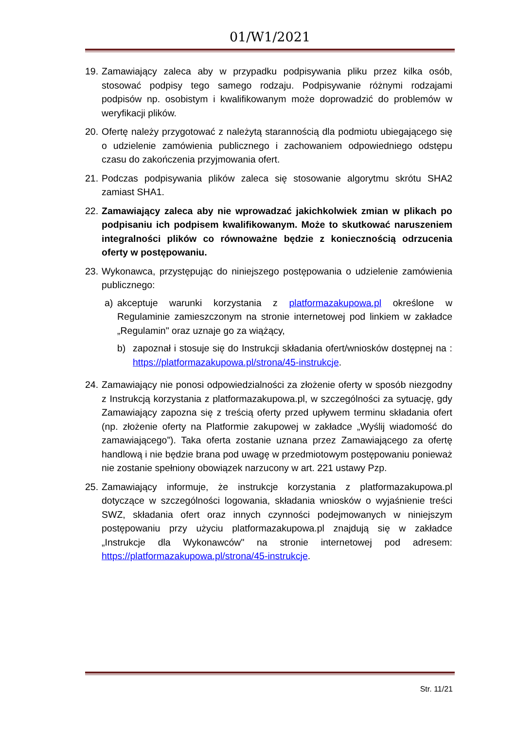01/W1/2021
19.
Zamawiający zaleca aby w przypadku podpisywania pliku przez kilka osób, stosować podpisy tego samego rodzaju. Podpisywanie różnymi rodzajami podpisów np. osobistym i kwalifikowanym może doprowadzić do problemów w weryfikacji plików.
20.
Ofertę należy przygotować z należytą starannością dla podmiotu ubiegającego się o udzielenie zamówienia publicznego i zachowaniem odpowiedniego odstępu czasu do zakończenia przyjmowania ofert.
21.
Podczas podpisywania plików zaleca się stosowanie algorytmu skrótu SHA2 zamiast SHA1.
22.
Zamawiający zaleca aby nie wprowadzać jakichkolwiek zmian w plikach po podpisaniu ich podpisem kwalifikowanym. Może to skutkować naruszeniem integralności plików co równoważne będzie z koniecznością odrzucenia oferty w postępowaniu.
23.
Wykonawca, przystępując do niniejszego postępowania o udzielenie zamówienia publicznego:
a) akceptuje warunki korzystania z platformazakupowa.pl określone w Regulaminie zamieszczonym na stronie internetowej pod linkiem w zakładce „Regulamin" oraz uznaje go za wiążący,
b) zapoznał i stosuje się do Instrukcji składania ofert/wniosków dostępnej na : https://platformazakupowa.pl/strona/45-instrukcje.
24.
Zamawiający nie ponosi odpowiedzialności za złożenie oferty w sposób niezgodny z Instrukcją korzystania z platformazakupowa.pl, w szczególności za sytuację, gdy Zamawiający zapozna się z treścią oferty przed upływem terminu składania ofert (np. złożenie oferty na Platformie zakupowej w zakładce „Wyślij wiadomość do zamawiającego”). Taka oferta zostanie uznana przez Zamawiającego za ofertę handlową i nie będzie brana pod uwagę w przedmiotowym postępowaniu ponieważ nie zostanie spełniony obowiązek narzucony w art. 221 ustawy Pzp.
25.
Zamawiający informuje, że instrukcje korzystania z platformazakupowa.pl dotyczące w szczególności logowania, składania wniosków o wyjaśnienie treści SWZ, składania ofert oraz innych czynności podejmowanych w niniejszym postępowaniu przy użyciu platformazakupowa.pl znajdują się w zakładce „Instrukcje dla Wykonawców" na stronie internetowej pod adresem: https://platformazakupowa.pl/strona/45-instrukcje.
Str. 11/21